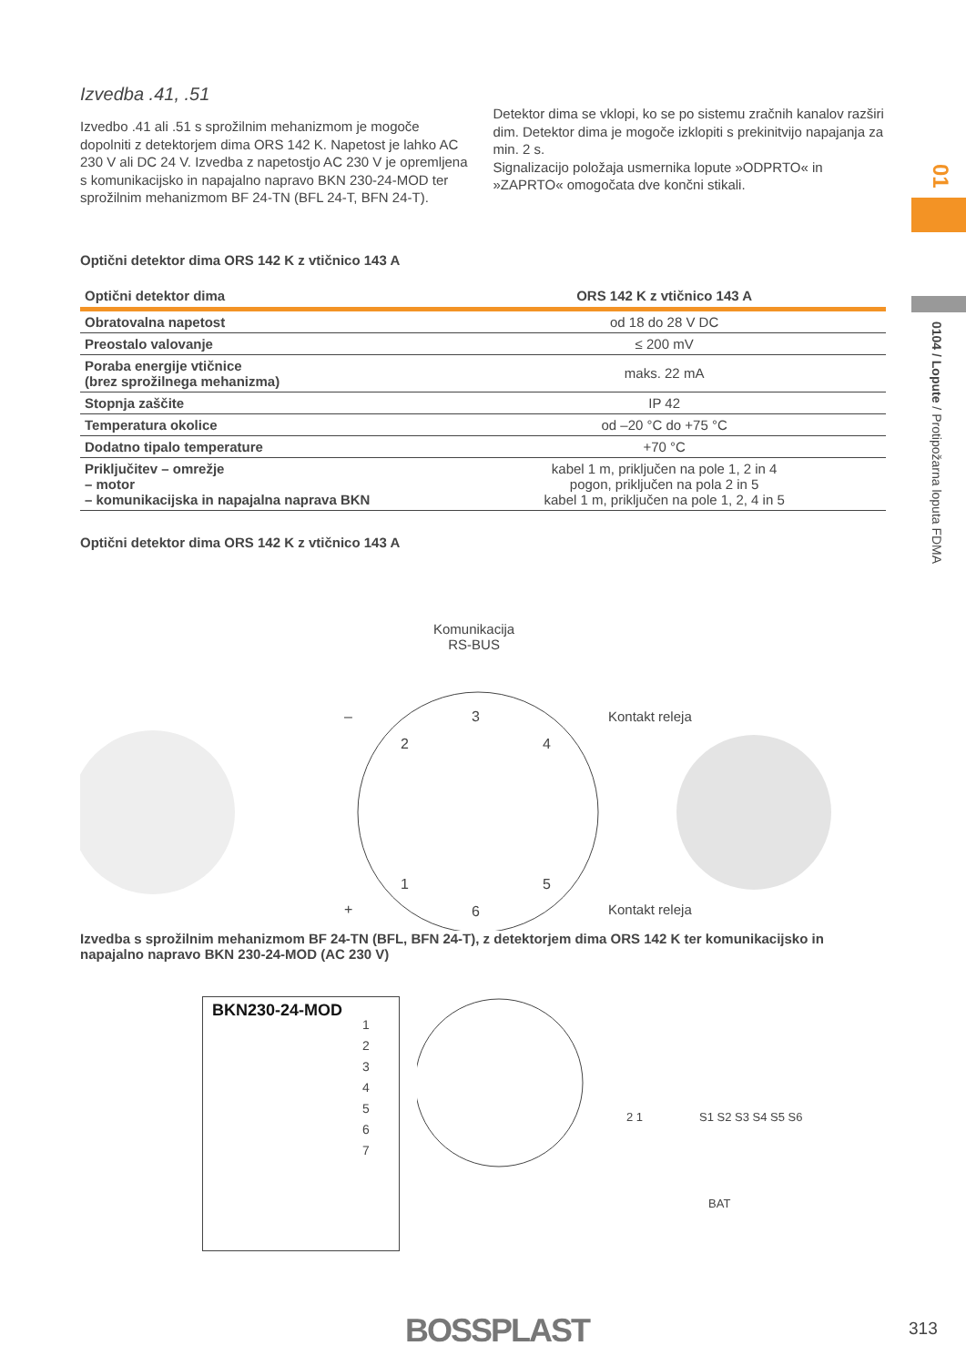Izvedba .41, .51
Izvedbo .41 ali .51 s sprožilnim mehanizmom je mogoče dopolniti z detektorjem dima ORS 142 K. Napetost je lahko AC 230 V ali DC 24 V. Izvedba z napetostjo AC 230 V je opremljena s komunikacijsko in napajalno napravo BKN 230-24-MOD ter sprožilnim mehanizmom BF 24-TN (BFL 24-T, BFN 24-T).
Detektor dima se vklopi, ko se po sistemu zračnih kanalov razširi dim. Detektor dima je mogoče izklopiti s prekinitvijo napajanja za min. 2 s.
Signalizacijo položaja usmernika lopute »ODPRTO« in »ZAPRTO« omogočata dve končni stikali.
Optični detektor dima ORS 142 K z vtičnico 143 A
| Optični detektor dima | ORS 142 K z vtičnico 143 A |
| --- | --- |
| Obratovalna napetost | od 18 do 28 V DC |
| Preostalo valovanje | ≤ 200 mV |
| Poraba energije vtičnice (brez sprožilnega mehanizma) | maks. 22 mA |
| Stopnja zaščite | IP 42 |
| Temperatura okolice | od –20 °C do +75 °C |
| Dodatno tipalo temperature | +70 °C |
| Priključitev – omrežje – motor – komunikacijska in napajalna naprava BKN | kabel 1 m, priključen na pole 1, 2 in 4 pogon, priključen na pola 2 in 5 kabel 1 m, priključen na pole 1, 2, 4 in 5 |
Optični detektor dima ORS 142 K z vtičnico 143 A
Komunikacija
RS-BUS
Kontakt releja
Kontakt releja
–
+
3
2 4
1 5
6
Izvedba s sprožilnim mehanizmom BF 24-TN (BFL, BFN 24-T), z detektorjem dima ORS 142 K ter komunikacijsko in napajalno napravo BKN 230-24-MOD (AC 230 V)
BKN230-24-MOD
1
2
3
4
5
6
7
2 1 S1 S2 S3 S4 S5 S6
BAT
01
0104 / Lopute / Protipožarna loputa FDMA
BOSSPLAST 313